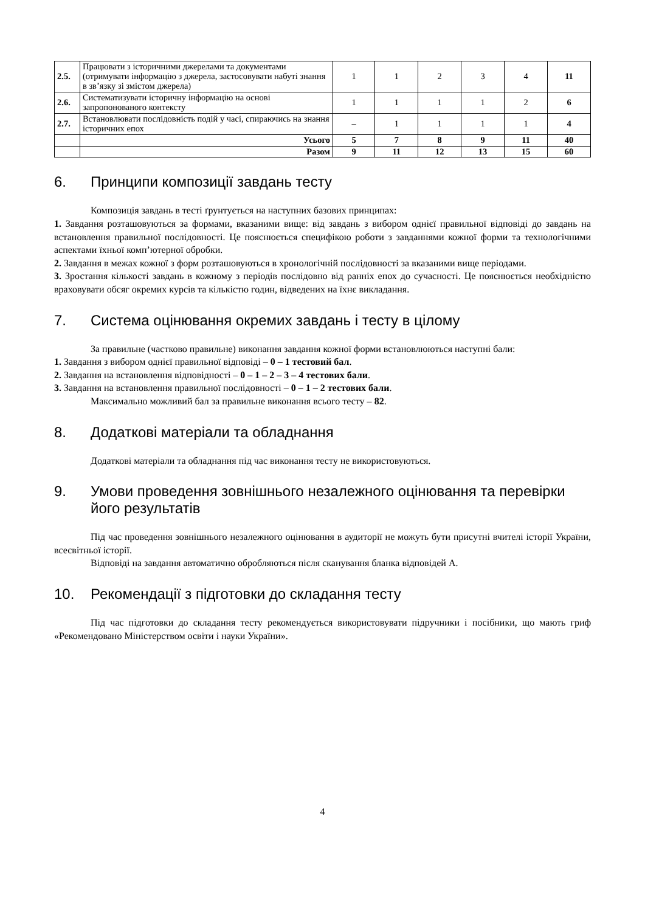| 2.5. | Працювати з історичними джерелами та документами (отримувати інформацію з джерела, застосовувати набуті знання в зв’язку зі змістом джерела) | 1 | 1 | 2 | 3 | 4 | 11 |
| 2.6. | Систематизувати історичну інформацію на основі запропонованого контексту | 1 | 1 | 1 | 1 | 2 | 6 |
| 2.7. | Встановлювати послідовність подій у часі, спираючись на знання історичних епох | – | 1 | 1 | 1 | 1 | 4 |
| | Усього | 5 | 7 | 8 | 9 | 11 | 40 |
| | Разом | 9 | 11 | 12 | 13 | 15 | 60 |
6. Принципи композиції завдань тесту
Композиція завдань в тесті ґрунтується на наступних базових принципах:
1. Завдання розташовуються за формами, вказаними вище: від завдань з вибором однієї правильної відповіді до завдань на встановлення правильної послідовності. Це пояснюється специфікою роботи з завданнями кожної форми та технологічними аспектами їхньої комп’ютерної обробки.
2. Завдання в межах кожної з форм розташовуються в хронологічній послідовності за вказаними вище періодами.
3. Зростання кількості завдань в кожному з періодів послідовно від ранніх епох до сучасності. Це пояснюється необхідністю враховувати обсяг окремих курсів та кількістю годин, відведених на їхнє викладання.
7. Система оцінювання окремих завдань і тесту в цілому
За правильне (частково правильне) виконання завдання кожної форми встановлюються наступні бали:
1. Завдання з вибором однієї правильної відповіді – 0 – 1 тестовий бал.
2. Завдання на встановлення відповідності – 0 – 1 – 2 – 3 – 4 тестових бали.
3. Завдання на встановлення правильної послідовності – 0 – 1 – 2 тестових бали.
Максимально можливий бал за правильне виконання всього тесту – 82.
8. Додаткові матеріали та обладнання
Додаткові матеріали та обладнання під час виконання тесту не використовуються.
9. Умови проведення зовнішнього незалежного оцінювання та перевірки його результатів
Під час проведення зовнішнього незалежного оцінювання в аудиторії не можуть бути присутні вчителі історії України, всесвітньої історії.
Відповіді на завдання автоматично обробляються після сканування бланка відповідей А.
10. Рекомендації з підготовки до складання тесту
Під час підготовки до складання тесту рекомендується використовувати підручники і посібники, що мають гриф «Рекомендовано Міністерством освіти і науки України».
4